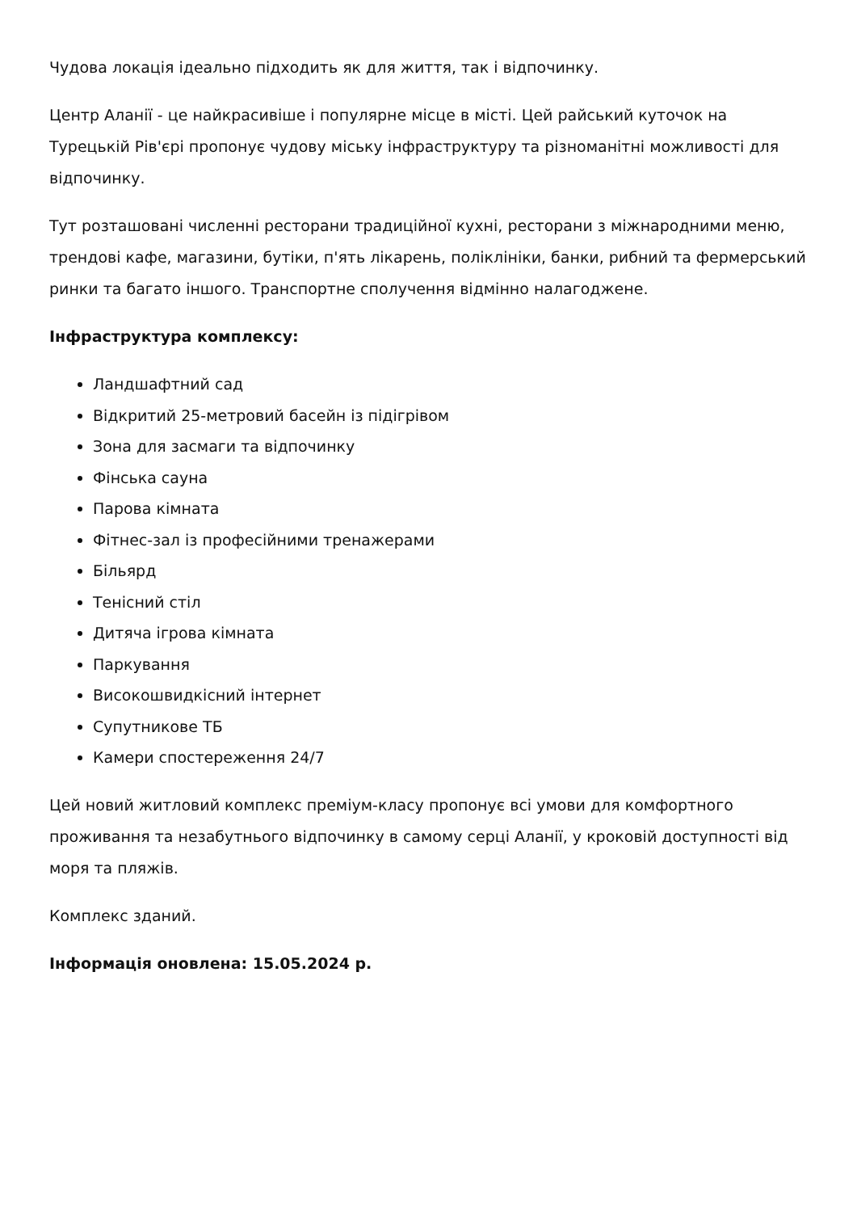Чудова локація ідеально підходить як для життя, так і відпочинку.
Центр Аланії - це найкрасивіше і популярне місце в місті. Цей райський куточок на Турецькій Рів'єрі пропонує чудову міську інфраструктуру та різноманітні можливості для відпочинку.
Тут розташовані численні ресторани традиційної кухні, ресторани з міжнародними меню, трендові кафе, магазини, бутіки, п'ять лікарень, поліклініки, банки, рибний та фермерський ринки та багато іншого. Транспортне сполучення відмінно налагоджене.
Інфраструктура комплексу:
Ландшафтний сад
Відкритий 25-метровий басейн із підігрівом
Зона для засмаги та відпочинку
Фінська сауна
Парова кімната
Фітнес-зал із професійними тренажерами
Більярд
Тенісний стіл
Дитяча ігрова кімната
Паркування
Високошвидкісний інтернет
Супутникове ТБ
Камери спостереження 24/7
Цей новий житловий комплекс преміум-класу пропонує всі умови для комфортного проживання та незабутнього відпочинку в самому серці Аланії, у кроковій доступності від моря та пляжів.
Комплекс зданий.
Інформація оновлена: 15.05.2024 р.